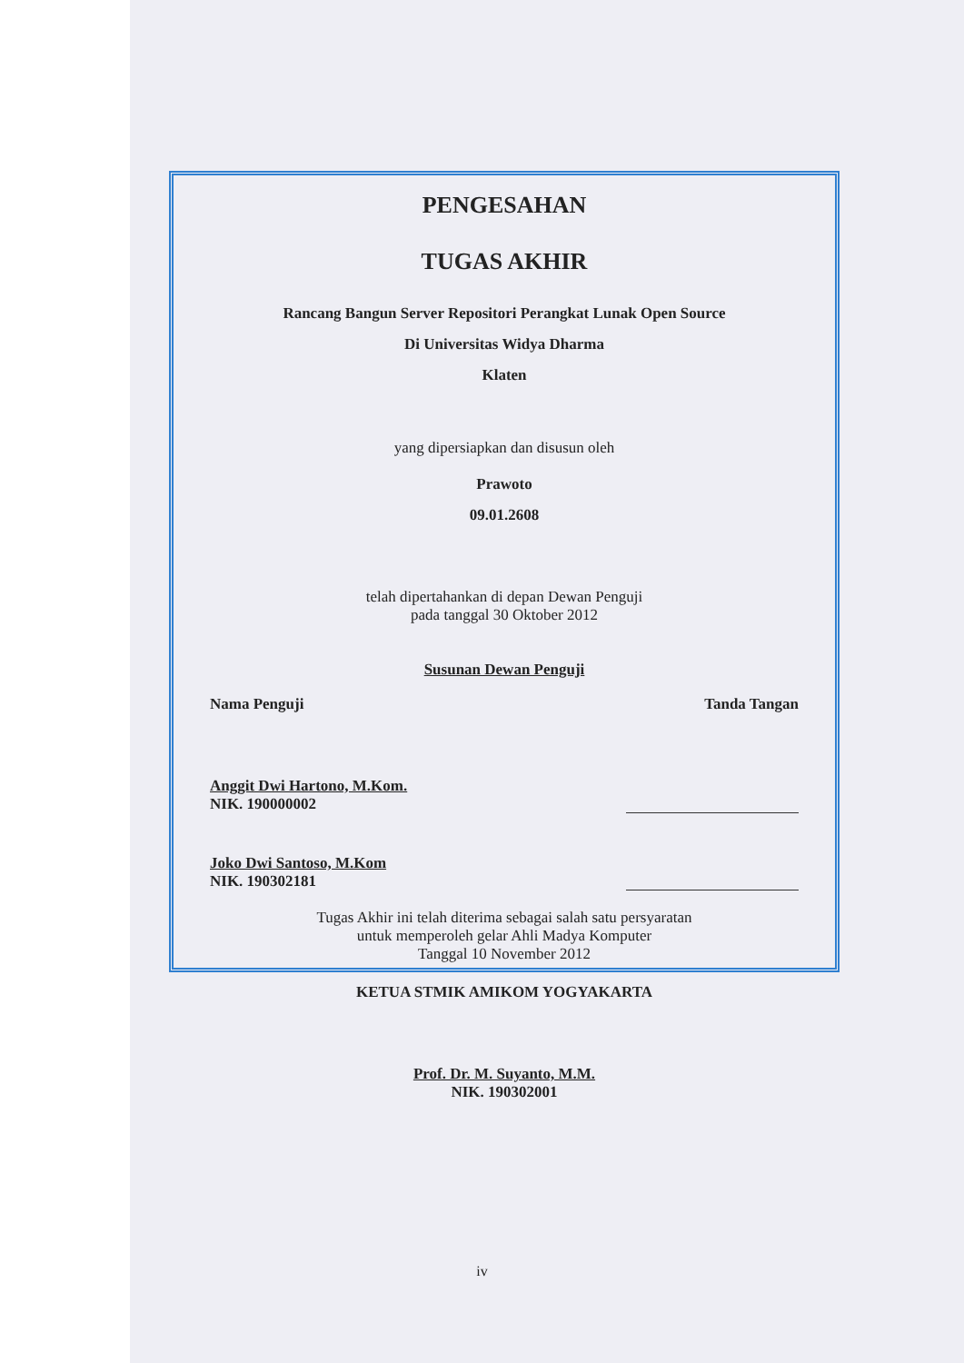PENGESAHAN
TUGAS AKHIR
Rancang Bangun Server Repositori Perangkat Lunak Open Source
Di Universitas Widya Dharma
Klaten
yang dipersiapkan dan disusun oleh
Prawoto
09.01.2608
telah dipertahankan di depan Dewan Penguji
pada tanggal 30 Oktober 2012
Susunan Dewan Penguji
Nama Penguji Tanda Tangan
Anggit Dwi Hartono, M.Kom.
NIK. 190000002
Joko Dwi Santoso, M.Kom
NIK. 190302181
Tugas Akhir ini telah diterima sebagai salah satu persyaratan
untuk memperoleh gelar Ahli Madya Komputer
Tanggal 10 November 2012
KETUA STMIK AMIKOM YOGYAKARTA
Prof. Dr. M. Suyanto, M.M.
NIK. 190302001
iv